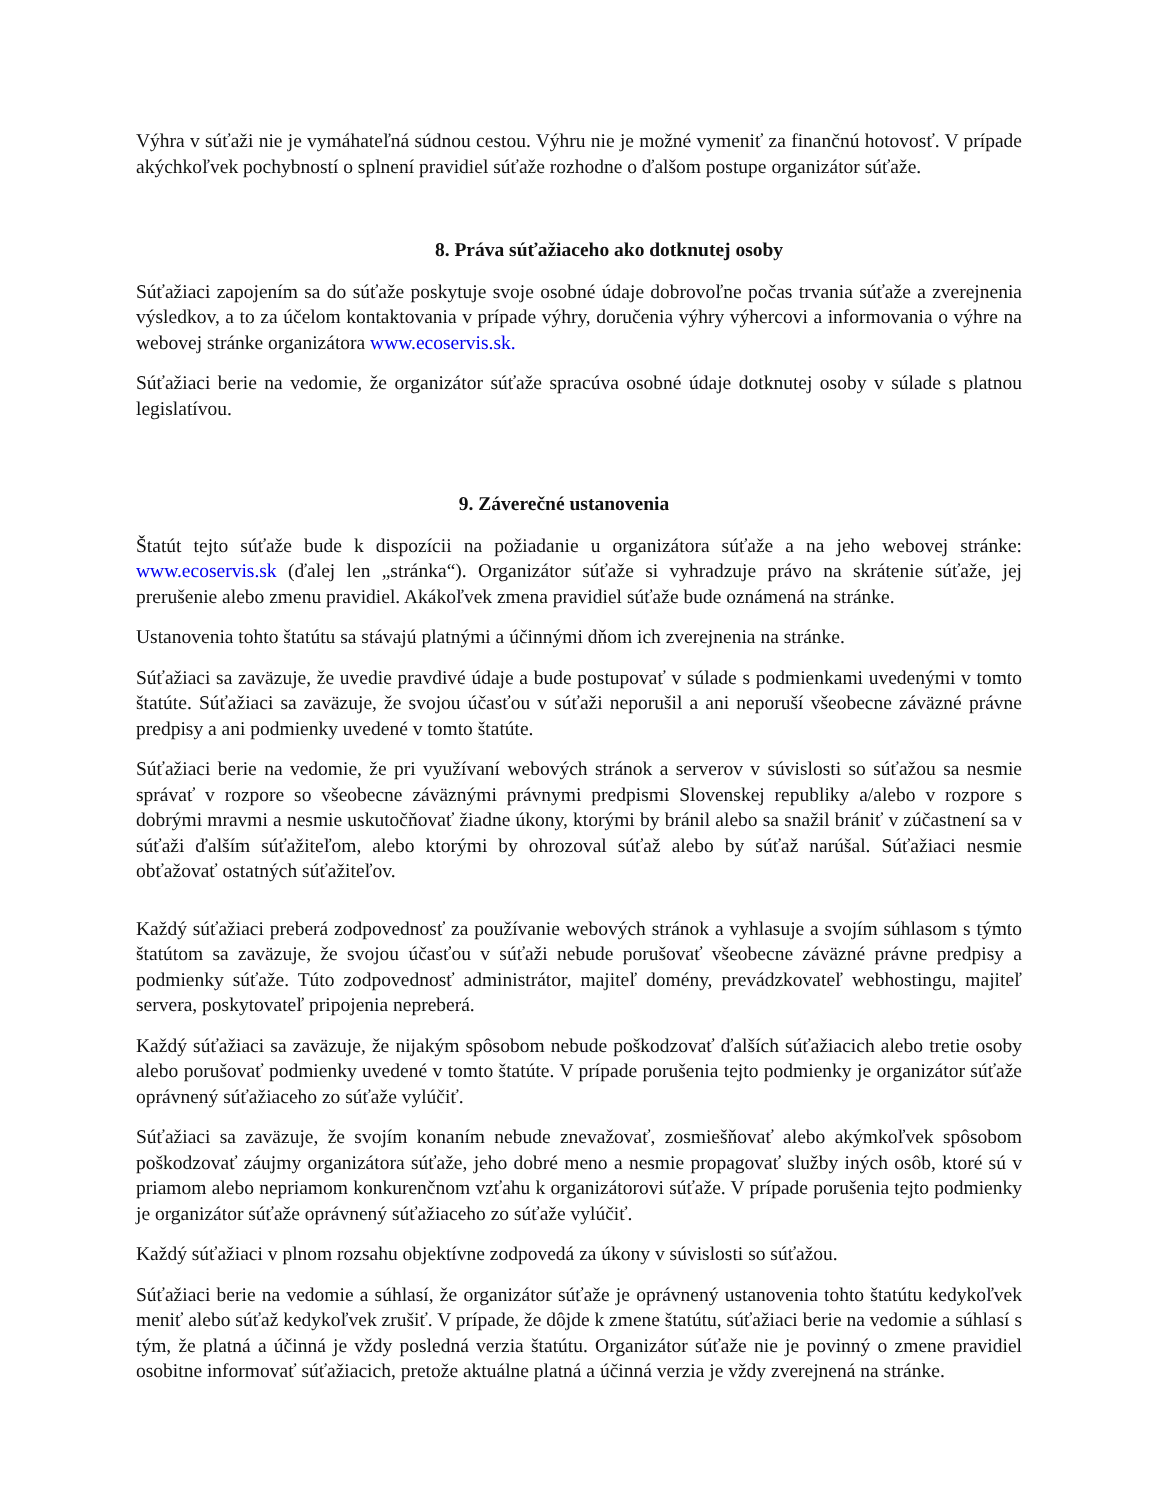Výhra v súťaži nie je vymáhateľná súdnou cestou. Výhru nie je možné vymeniť za finančnú hotovosť. V prípade akýchkoľvek pochybností o splnení pravidiel súťaže rozhodne o ďalšom postupe organizátor súťaže.
8. Práva súťažiaceho ako dotknutej osoby
Súťažiaci zapojením sa do súťaže poskytuje svoje osobné údaje dobrovoľne počas trvania súťaže a zverejnenia výsledkov, a to za účelom kontaktovania v prípade výhry, doručenia výhry výhercovi a informovania o výhre na webovej stránke organizátora www.ecoservis.sk.
Súťažiaci berie na vedomie, že organizátor súťaže spracúva osobné údaje dotknutej osoby v súlade s platnou legislatívou.
9. Záverečné ustanovenia
Štatút tejto súťaže bude k dispozícii na požiadanie u organizátora súťaže a na jeho webovej stránke: www.ecoservis.sk (ďalej len „stránka“). Organizátor súťaže si vyhradzuje právo na skrátenie súťaže, jej prerušenie alebo zmenu pravidiel. Akákoľvek zmena pravidiel súťaže bude oznámená na stránke.
Ustanovenia tohto štatútu sa stávajú platnými a účinnými dňom ich zverejnenia na stránke.
Súťažiaci sa zaväzuje, že uvedie pravdivé údaje a bude postupovať v súlade s podmienkami uvedenými v tomto štatúte. Súťažiaci sa zaväzuje, že svojou účasťou v súťaži neporušil a ani neporuší všeobecne záväzné právne predpisy a ani podmienky uvedené v tomto štatúte.
Súťažiaci berie na vedomie, že pri využívaní webových stránok a serverov v súvislosti so súťažou sa nesmie správať v rozpore so všeobecne záväznými právnymi predpismi Slovenskej republiky a/alebo v rozpore s dobrými mravmi a nesmie uskutočňovať žiadne úkony, ktorými by bránil alebo sa snažil brániť v zúčastnení sa v súťaži ďalším súťažiteľom, alebo ktorými by ohrozoval súťaž alebo by súťaž narúšal. Súťažiaci nesmie obťažovať ostatných súťažiteľov.
Každý súťažiaci preberá zodpovednosť za používanie webových stránok a vyhlasuje a svojím súhlasom s týmto štatútom sa zaväzuje, že svojou účasťou v súťaži nebude porušovať všeobecne záväzné právne predpisy a podmienky súťaže. Túto zodpovednosť administrátor, majiteľ domény, prevádzkovateľ webhostingu, majiteľ servera, poskytovateľ pripojenia nepreberá.
Každý súťažiaci sa zaväzuje, že nijakým spôsobom nebude poškodzovať ďalších súťažiacich alebo tretie osoby alebo porušovať podmienky uvedené v tomto štatúte. V prípade porušenia tejto podmienky je organizátor súťaže oprávnený súťažiaceho zo súťaže vylúčiť.
Súťažiaci sa zaväzuje, že svojím konaním nebude znevažovať, zosmiešňovať alebo akýmkoľvek spôsobom poškodzovať záujmy organizátora súťaže, jeho dobré meno a nesmie propagovať služby iných osôb, ktoré sú v priamom alebo nepriamom konkurenčnom vzťahu k organizátorovi súťaže. V prípade porušenia tejto podmienky je organizátor súťaže oprávnený súťažiaceho zo súťaže vylúčiť.
Každý súťažiaci v plnom rozsahu objektívne zodpovedá za úkony v súvislosti so súťažou.
Súťažiaci berie na vedomie a súhlasí, že organizátor súťaže je oprávnený ustanovenia tohto štatútu kedykoľvek meniť alebo súťaž kedykoľvek zrušiť. V prípade, že dôjde k zmene štatútu, súťažiaci berie na vedomie a súhlasí s tým, že platná a účinná je vždy posledná verzia štatútu. Organizátor súťaže nie je povinný o zmene pravidiel osobitne informovať súťažiacich, pretože aktuálne platná a účinná verzia je vždy zverejnená na stránke.